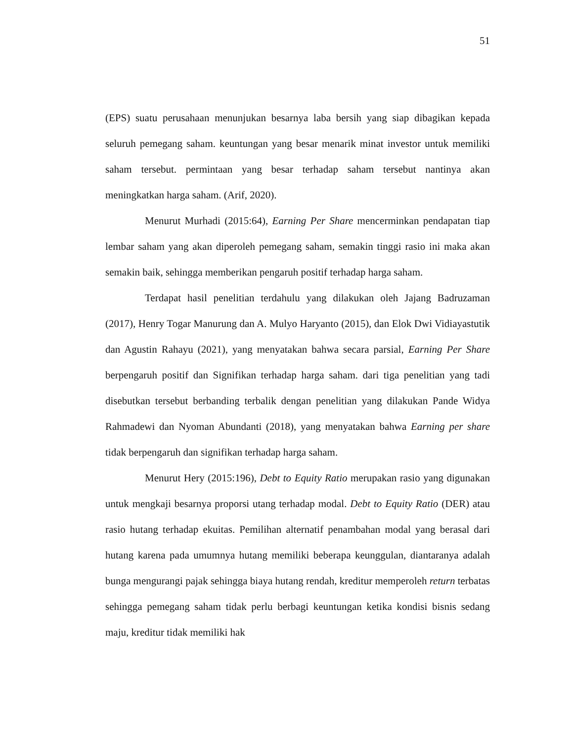51
(EPS) suatu perusahaan menunjukan besarnya laba bersih yang siap dibagikan kepada seluruh pemegang saham. keuntungan yang besar menarik minat investor untuk memiliki saham tersebut. permintaan yang besar terhadap saham tersebut nantinya akan meningkatkan harga saham. (Arif, 2020).
Menurut Murhadi (2015:64), Earning Per Share mencerminkan pendapatan tiap lembar saham yang akan diperoleh pemegang saham, semakin tinggi rasio ini maka akan semakin baik, sehingga memberikan pengaruh positif terhadap harga saham.
Terdapat hasil penelitian terdahulu yang dilakukan oleh Jajang Badruzaman (2017), Henry Togar Manurung dan A. Mulyo Haryanto (2015), dan Elok Dwi Vidiayastutik dan Agustin Rahayu (2021), yang menyatakan bahwa secara parsial, Earning Per Share berpengaruh positif dan Signifikan terhadap harga saham. dari tiga penelitian yang tadi disebutkan tersebut berbanding terbalik dengan penelitian yang dilakukan Pande Widya Rahmadewi dan Nyoman Abundanti (2018), yang menyatakan bahwa Earning per share tidak berpengaruh dan signifikan terhadap harga saham.
Menurut Hery (2015:196), Debt to Equity Ratio merupakan rasio yang digunakan untuk mengkaji besarnya proporsi utang terhadap modal. Debt to Equity Ratio (DER) atau rasio hutang terhadap ekuitas. Pemilihan alternatif penambahan modal yang berasal dari hutang karena pada umumnya hutang memiliki beberapa keunggulan, diantaranya adalah bunga mengurangi pajak sehingga biaya hutang rendah, kreditur memperoleh return terbatas sehingga pemegang saham tidak perlu berbagi keuntungan ketika kondisi bisnis sedang maju, kreditur tidak memiliki hak